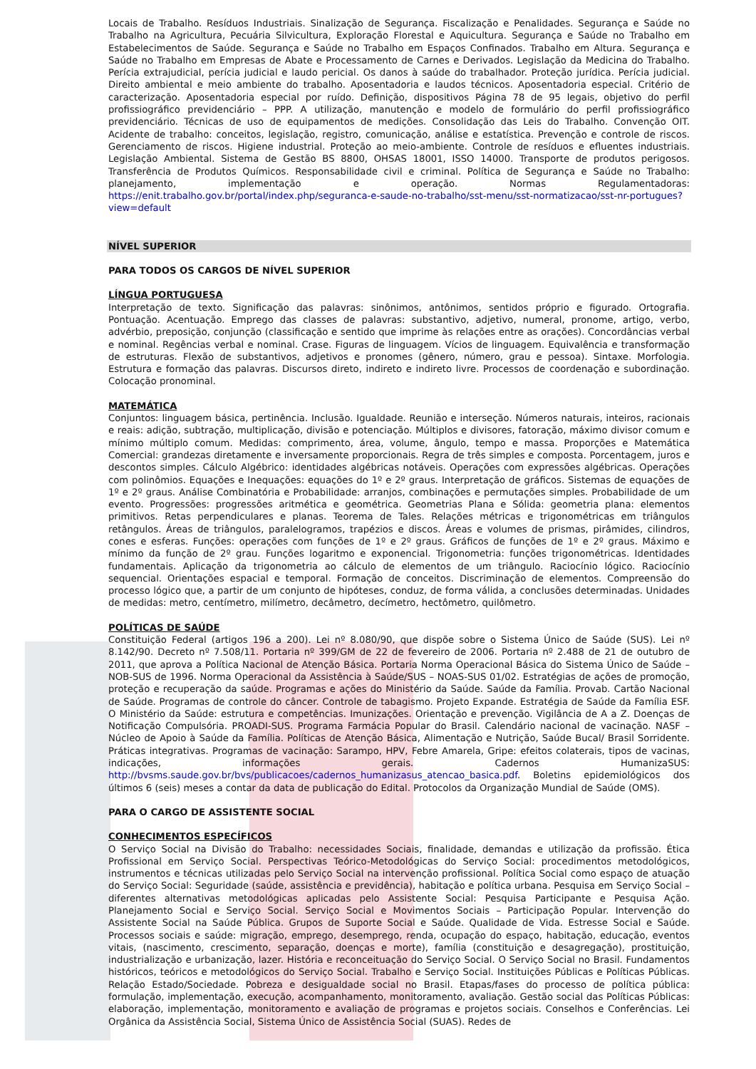Locais de Trabalho. Resíduos Industriais. Sinalização de Segurança. Fiscalização e Penalidades. Segurança e Saúde no Trabalho na Agricultura, Pecuária Silvicultura, Exploração Florestal e Aquicultura. Segurança e Saúde no Trabalho em Estabelecimentos de Saúde. Segurança e Saúde no Trabalho em Espaços Confinados. Trabalho em Altura. Segurança e Saúde no Trabalho em Empresas de Abate e Processamento de Carnes e Derivados. Legislação da Medicina do Trabalho. Perícia extrajudicial, perícia judicial e laudo pericial. Os danos à saúde do trabalhador. Proteção jurídica. Perícia judicial. Direito ambiental e meio ambiente do trabalho. Aposentadoria e laudos técnicos. Aposentadoria especial. Critério de caracterização. Aposentadoria especial por ruído. Definição, dispositivos Página 78 de 95 legais, objetivo do perfil profissiográfico previdenciário – PPP. A utilização, manutenção e modelo de formulário do perfil profissiográfico previdenciário. Técnicas de uso de equipamentos de medições. Consolidação das Leis do Trabalho. Convenção OIT. Acidente de trabalho: conceitos, legislação, registro, comunicação, análise e estatística. Prevenção e controle de riscos. Gerenciamento de riscos. Higiene industrial. Proteção ao meio-ambiente. Controle de resíduos e efluentes industriais. Legislação Ambiental. Sistema de Gestão BS 8800, OHSAS 18001, ISSO 14000. Transporte de produtos perigosos. Transferência de Produtos Químicos. Responsabilidade civil e criminal. Política de Segurança e Saúde no Trabalho: planejamento, implementação e operação. Normas Regulamentadoras: https://enit.trabalho.gov.br/portal/index.php/seguranca-e-saude-no-trabalho/sst-menu/sst-normatizacao/sst-nr-portugues?view=default
NÍVEL SUPERIOR
PARA TODOS OS CARGOS DE NÍVEL SUPERIOR
LÍNGUA PORTUGUESA
Interpretação de texto. Significação das palavras: sinônimos, antônimos, sentidos próprio e figurado. Ortografia. Pontuação. Acentuação. Emprego das classes de palavras: substantivo, adjetivo, numeral, pronome, artigo, verbo, advérbio, preposição, conjunção (classificação e sentido que imprime às relações entre as orações). Concordâncias verbal e nominal. Regências verbal e nominal. Crase. Figuras de linguagem. Vícios de linguagem. Equivalência e transformação de estruturas. Flexão de substantivos, adjetivos e pronomes (gênero, número, grau e pessoa). Sintaxe. Morfologia. Estrutura e formação das palavras. Discursos direto, indireto e indireto livre. Processos de coordenação e subordinação. Colocação pronominal.
MATEMÁTICA
Conjuntos: linguagem básica, pertinência. Inclusão. Igualdade. Reunião e interseção. Números naturais, inteiros, racionais e reais: adição, subtração, multiplicação, divisão e potenciação. Múltiplos e divisores, fatoração, máximo divisor comum e mínimo múltiplo comum. Medidas: comprimento, área, volume, ângulo, tempo e massa. Proporções e Matemática Comercial: grandezas diretamente e inversamente proporcionais. Regra de três simples e composta. Porcentagem, juros e descontos simples. Cálculo Algébrico: identidades algébricas notáveis. Operações com expressões algébricas. Operações com polinômios. Equações e Inequações: equações do 1º e 2º graus. Interpretação de gráficos. Sistemas de equações de 1º e 2º graus. Análise Combinatória e Probabilidade: arranjos, combinações e permutações simples. Probabilidade de um evento. Progressões: progressões aritmética e geométrica. Geometrias Plana e Sólida: geometria plana: elementos primitivos. Retas perpendiculares e planas. Teorema de Tales. Relações métricas e trigonométricas em triângulos retângulos. Áreas de triângulos, paralelogramos, trapézios e discos. Áreas e volumes de prismas, pirâmides, cilindros, cones e esferas. Funções: operações com funções de 1º e 2º graus. Gráficos de funções de 1º e 2º graus. Máximo e mínimo da função de 2º grau. Funções logaritmo e exponencial. Trigonometria: funções trigonométricas. Identidades fundamentais. Aplicação da trigonometria ao cálculo de elementos de um triângulo. Raciocínio lógico. Raciocínio sequencial. Orientações espacial e temporal. Formação de conceitos. Discriminação de elementos. Compreensão do processo lógico que, a partir de um conjunto de hipóteses, conduz, de forma válida, a conclusões determinadas. Unidades de medidas: metro, centímetro, milímetro, decâmetro, decímetro, hectômetro, quilômetro.
POLÍTICAS DE SAÚDE
Constituição Federal (artigos 196 a 200). Lei nº 8.080/90, que dispõe sobre o Sistema Único de Saúde (SUS). Lei nº 8.142/90. Decreto nº 7.508/11. Portaria nº 399/GM de 22 de fevereiro de 2006. Portaria nº 2.488 de 21 de outubro de 2011, que aprova a Política Nacional de Atenção Básica. Portaria Norma Operacional Básica do Sistema Único de Saúde – NOB-SUS de 1996. Norma Operacional da Assistência à Saúde/SUS – NOAS-SUS 01/02. Estratégias de ações de promoção, proteção e recuperação da saúde. Programas e ações do Ministério da Saúde. Saúde da Família. Provab. Cartão Nacional de Saúde. Programas de controle do câncer. Controle de tabagismo. Projeto Expande. Estratégia de Saúde da Família ESF. O Ministério da Saúde: estrutura e competências. Imunizações. Orientação e prevenção. Vigilância de A a Z. Doenças de Notificação Compulsória. PROADI-SUS. Programa Farmácia Popular do Brasil. Calendário nacional de vacinação. NASF – Núcleo de Apoio à Saúde da Família. Políticas de Atenção Básica, Alimentação e Nutrição, Saúde Bucal/ Brasil Sorridente. Práticas integrativas. Programas de vacinação: Sarampo, HPV, Febre Amarela, Gripe: efeitos colaterais, tipos de vacinas, indicações, informações gerais. Cadernos HumanizaSUS: http://bvsms.saude.gov.br/bvs/publicacoes/cadernos_humanizasus_atencao_basica.pdf. Boletins epidemiológicos dos últimos 6 (seis) meses a contar da data de publicação do Edital. Protocolos da Organização Mundial de Saúde (OMS).
PARA O CARGO DE ASSISTENTE SOCIAL
CONHECIMENTOS ESPECÍFICOS
O Serviço Social na Divisão do Trabalho: necessidades Sociais, finalidade, demandas e utilização da profissão. Ética Profissional em Serviço Social. Perspectivas Teórico-Metodológicas do Serviço Social: procedimentos metodológicos, instrumentos e técnicas utilizadas pelo Serviço Social na intervenção profissional. Política Social como espaço de atuação do Serviço Social: Seguridade (saúde, assistência e previdência), habitação e política urbana. Pesquisa em Serviço Social – diferentes alternativas metodológicas aplicadas pelo Assistente Social: Pesquisa Participante e Pesquisa Ação. Planejamento Social e Serviço Social. Serviço Social e Movimentos Sociais – Participação Popular. Intervenção do Assistente Social na Saúde Pública. Grupos de Suporte Social e Saúde. Qualidade de Vida. Estresse Social e Saúde. Processos sociais e saúde: migração, emprego, desemprego, renda, ocupação do espaço, habitação, educação, eventos vitais, (nascimento, crescimento, separação, doenças e morte), família (constituição e desagregação), prostituição, industrialização e urbanização, lazer. História e reconceituação do Serviço Social. O Serviço Social no Brasil. Fundamentos históricos, teóricos e metodológicos do Serviço Social. Trabalho e Serviço Social. Instituições Públicas e Políticas Públicas. Relação Estado/Sociedade. Pobreza e desigualdade social no Brasil. Etapas/fases do processo de política pública: formulação, implementação, execução, acompanhamento, monitoramento, avaliação. Gestão social das Políticas Públicas: elaboração, implementação, monitoramento e avaliação de programas e projetos sociais. Conselhos e Conferências. Lei Orgânica da Assistência Social, Sistema Único de Assistência Social (SUAS). Redes de